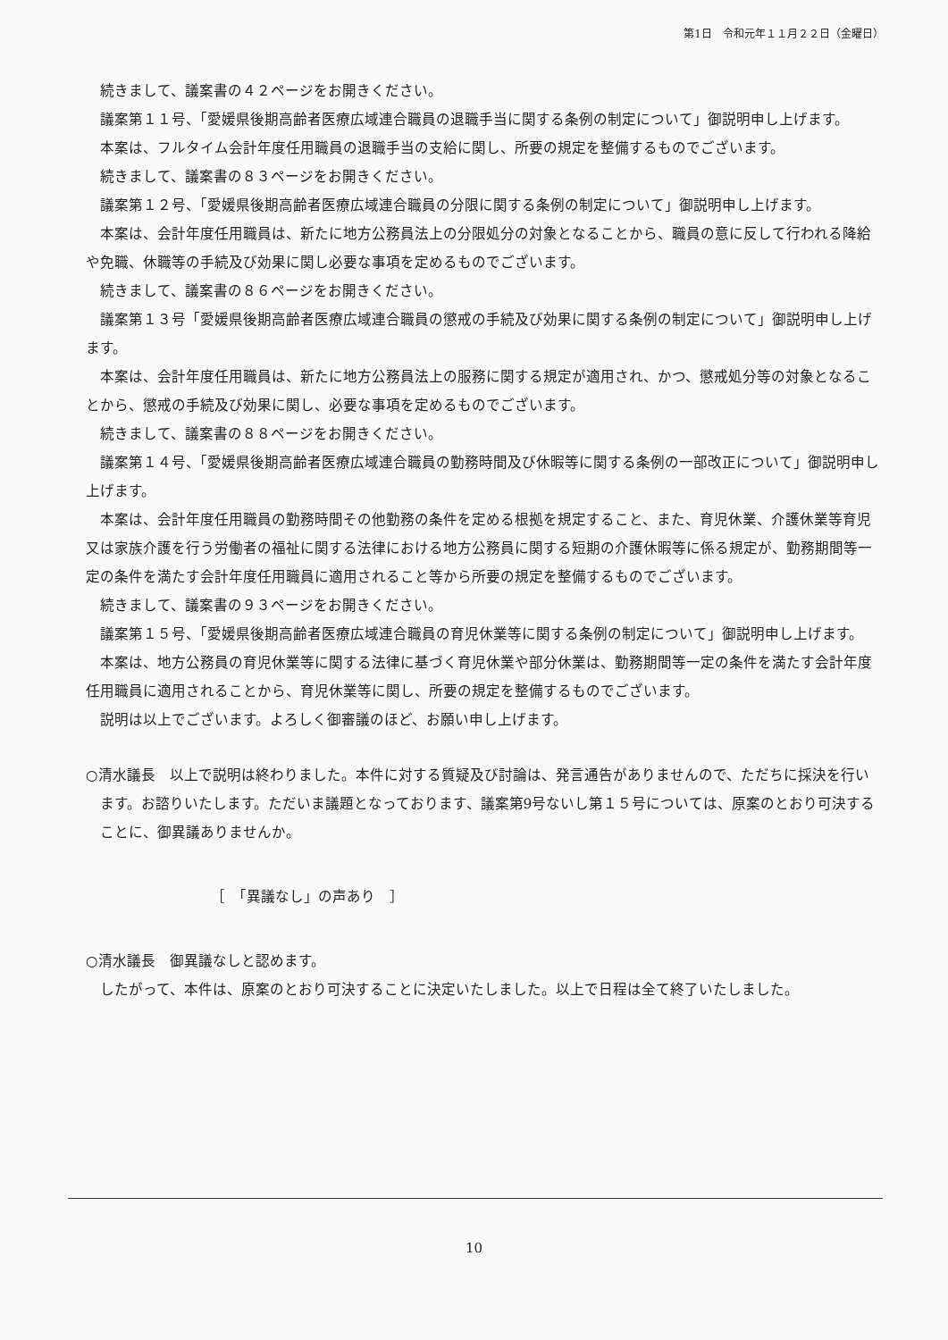第1日　令和元年１１月２２日（金曜日）
続きまして、議案書の４２ページをお開きください。
議案第１１号、「愛媛県後期高齢者医療広域連合職員の退職手当に関する条例の制定について」御説明申し上げます。
本案は、フルタイム会計年度任用職員の退職手当の支給に関し、所要の規定を整備するものでございます。
続きまして、議案書の８３ページをお開きください。
議案第１２号、「愛媛県後期高齢者医療広域連合職員の分限に関する条例の制定について」御説明申し上げます。
本案は、会計年度任用職員は、新たに地方公務員法上の分限処分の対象となることから、職員の意に反して行われる降給や免職、休職等の手続及び効果に関し必要な事項を定めるものでございます。
続きまして、議案書の８６ページをお開きください。
議案第１３号「愛媛県後期高齢者医療広域連合職員の懲戒の手続及び効果に関する条例の制定について」御説明申し上げます。
本案は、会計年度任用職員は、新たに地方公務員法上の服務に関する規定が適用され、かつ、懲戒処分等の対象となることから、懲戒の手続及び効果に関し、必要な事項を定めるものでございます。
続きまして、議案書の８８ページをお開きください。
議案第１４号、「愛媛県後期高齢者医療広域連合職員の勤務時間及び休暇等に関する条例の一部改正について」御説明申し上げます。
本案は、会計年度任用職員の勤務時間その他勤務の条件を定める根拠を規定すること、また、育児休業、介護休業等育児又は家族介護を行う労働者の福祉に関する法律における地方公務員に関する短期の介護休暇等に係る規定が、勤務期間等一定の条件を満たす会計年度任用職員に適用されること等から所要の規定を整備するものでございます。
続きまして、議案書の９３ページをお開きください。
議案第１５号、「愛媛県後期高齢者医療広域連合職員の育児休業等に関する条例の制定について」御説明申し上げます。
本案は、地方公務員の育児休業等に関する法律に基づく育児休業や部分休業は、勤務期間等一定の条件を満たす会計年度任用職員に適用されることから、育児休業等に関し、所要の規定を整備するものでございます。
説明は以上でございます。よろしく御審議のほど、お願い申し上げます。
○清水議長　以上で説明は終わりました。本件に対する質疑及び討論は、発言通告がありませんので、ただちに採決を行います。お諮りいたします。ただいま議題となっております、議案第9号ないし第１５号については、原案のとおり可決することに、御異議ありませんか。
［　「異議なし」の声あり　］
○清水議長　御異議なしと認めます。
したがって、本件は、原案のとおり可決することに決定いたしました。以上で日程は全て終了いたしました。
10